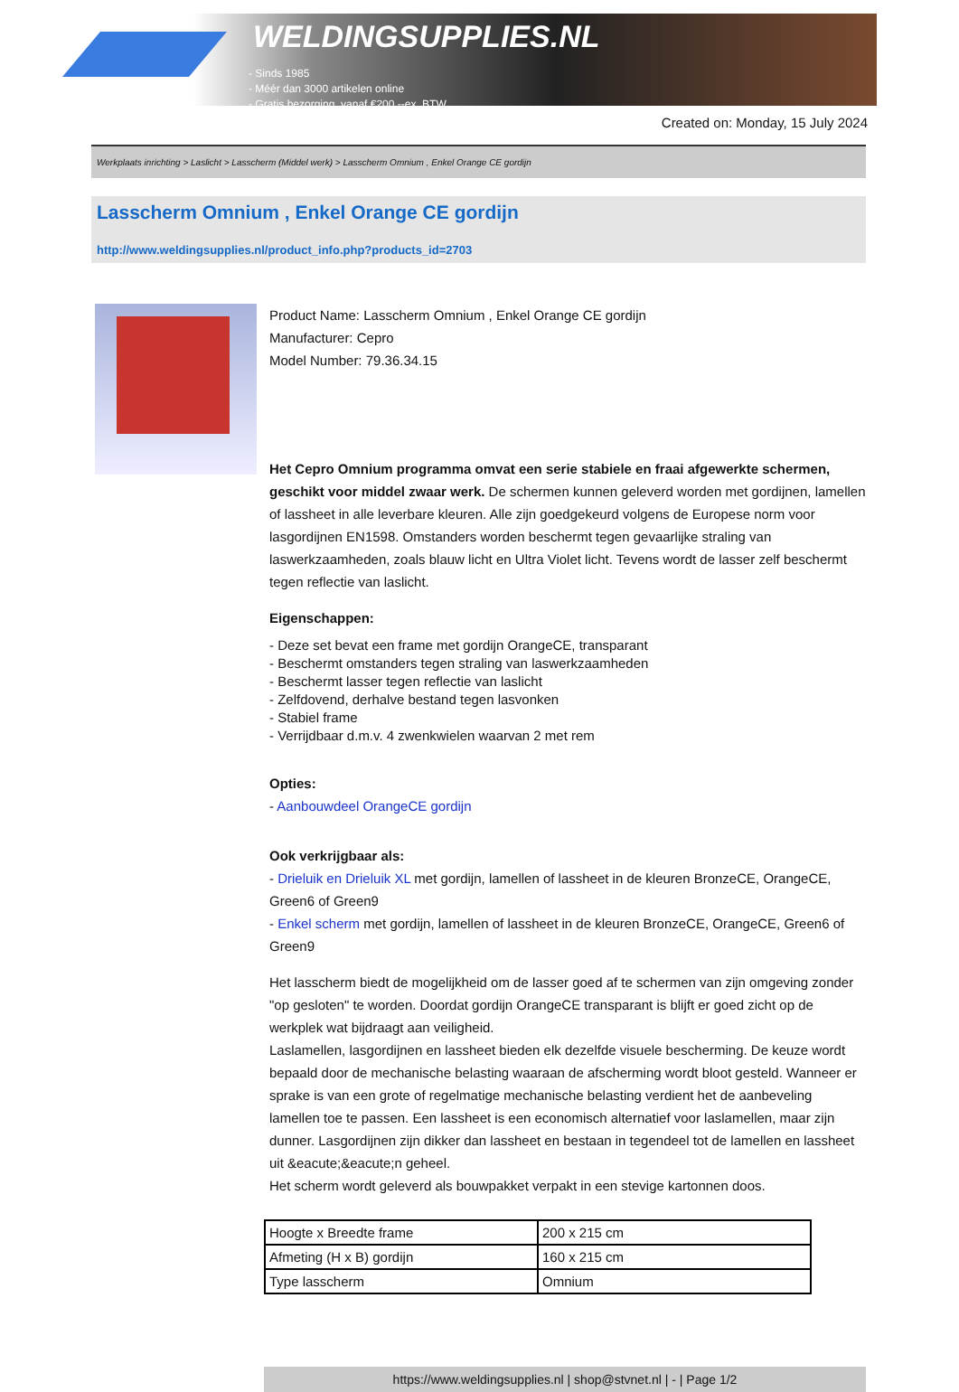WELDINGSUPPLIES.NL
- Sinds 1985
- Méér dan 3000 artikelen online
- Gratis bezorging, vanaf €200,--ex. BTW
Created on: Monday, 15 July 2024
Werkplaats inrichting > Laslicht > Lasscherm (Middel werk) > Lasscherm Omnium , Enkel Orange CE gordijn
Lasscherm Omnium , Enkel Orange CE gordijn
http://www.weldingsupplies.nl/product_info.php?products_id=2703
Product Name: Lasscherm Omnium , Enkel Orange CE gordijn
Manufacturer: Cepro
Model Number: 79.36.34.15
Het Cepro Omnium programma omvat een serie stabiele en fraai afgewerkte schermen, geschikt voor middel zwaar werk. De schermen kunnen geleverd worden met gordijnen, lamellen of lassheet in alle leverbare kleuren. Alle zijn goedgekeurd volgens de Europese norm voor lasgordijnen EN1598. Omstanders worden beschermt tegen gevaarlijke straling van laswerkzaamheden, zoals blauw licht en Ultra Violet licht. Tevens wordt de lasser zelf beschermt tegen reflectie van laslicht.
Eigenschappen:
- Deze set bevat een frame met gordijn OrangeCE, transparant
- Beschermt omstanders tegen straling van laswerkzaamheden
- Beschermt lasser tegen reflectie van laslicht
- Zelfdovend, derhalve bestand tegen lasvonken
- Stabiel frame
- Verrijdbaar d.m.v. 4 zwenkwielen waarvan 2 met rem
Opties:
- Aanbouwdeel OrangeCE gordijn
Ook verkrijgbaar als:
- Drieluik en Drieluik XL met gordijn, lamellen of lassheet in de kleuren BronzeCE, OrangeCE, Green6 of Green9
- Enkel scherm met gordijn, lamellen of lassheet in de kleuren BronzeCE, OrangeCE, Green6 of Green9
Het lasscherm biedt de mogelijkheid om de lasser goed af te schermen van zijn omgeving zonder "op gesloten" te worden. Doordat gordijn OrangeCE transparant is blijft er goed zicht op de werkplek wat bijdraagt aan veiligheid.
Laslamellen, lasgordijnen en lassheet bieden elk dezelfde visuele bescherming. De keuze wordt bepaald door de mechanische belasting waaraan de afscherming wordt bloot gesteld. Wanneer er sprake is van een grote of regelmatige mechanische belasting verdient het de aanbeveling lamellen toe te passen. Een lassheet is een economisch alternatief voor laslamellen, maar zijn dunner. Lasgordijnen zijn dikker dan lassheet en bestaan in tegendeel tot de lamellen en lassheet uit &eacute;&eacute;n geheel.
Het scherm wordt geleverd als bouwpakket verpakt in een stevige kartonnen doos.
| Hoogte x Breedte frame | 200 x 215 cm |
| Afmeting (H x B) gordijn | 160 x 215 cm |
| Type lasscherm | Omnium |
https://www.weldingsupplies.nl | shop@stvnet.nl | - | Page 1/2